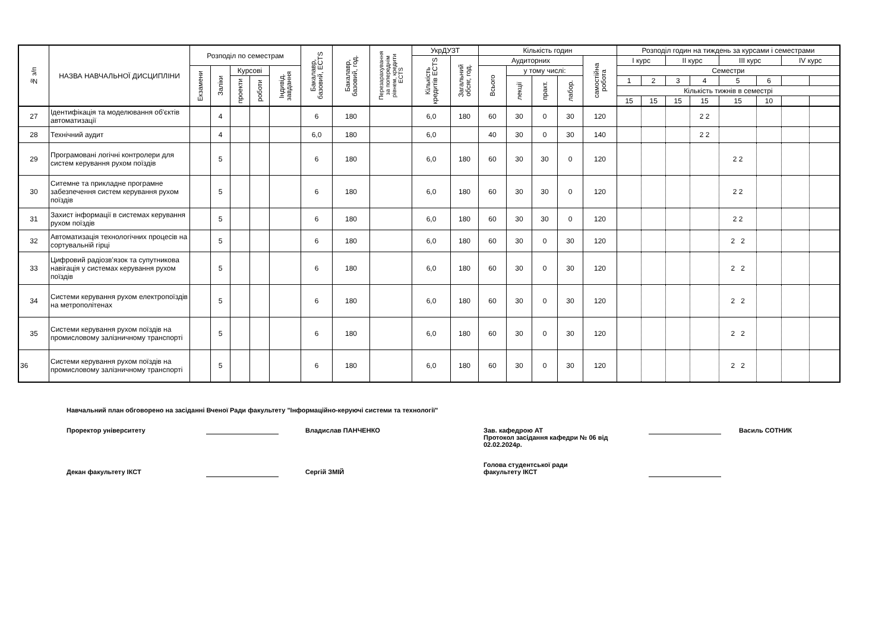| № з/п | НАЗВА НАВЧАЛЬНОЇ ДИСЦИПЛІНИ | Розподіл по семестрам | | | | | Бакалавр, базовий, ECTS | Бакалавр, базовий, год. | Перезарахування за попереднім рівнем, кредити ECTS | УкрДУЗТ | | Кількість годин | | | | | Розподіл годин на тиждень за курсами і семестрами | | | | | | | |
| --- | --- | --- | --- | --- | --- | --- | --- | --- | --- | --- | --- | --- | --- | --- | --- | --- | --- | --- | --- | --- | --- | --- | --- | --- |
| | | | | | | | | | | Кількість кредитів ECTS | Загальний обсяг, год. | Аудиторних | | | | самостійна робота | І курс | | ІІ курс | | ІІІ курс | | IV курс | |
| | | Екзамени | Заліки | Курсові | | Індивід. завдання | | | | | | Всього | у тому числі: | | | | Семестри | | | | | | | |
| | | | | проекти | роботи | | | | | | | | лекції | практ. | лабор. | | 1 | 2 | 3 | 4 | 5 | 6 | | |
| | | | | | | | | | | | | | | | | | Кількість тижнів в семестрі | | | | | | | |
| | | | | | | | | | | | | | | | | | 15 | 15 | 15 | 15 | 15 | 10 | | |
| 27 | Ідентифікація та моделювання об'єктів автоматизації | | 4 | | | | 6 | 180 | | 6,0 | 180 | 60 | 30 | 0 | 30 | 120 | | | | 2 2 | | | | |
| 28 | Технічний аудит | | 4 | | | | 6,0 | 180 | | 6,0 | | 40 | 30 | 0 | 30 | 140 | | | | 2 2 | | | | |
| 29 | Програмовані логічні контролери для систем керування рухом поїздів | | 5 | | | | 6 | 180 | | 6,0 | 180 | 60 | 30 | 30 | 0 | 120 | | | | | 2 2 | | | |
| 30 | Ситемне та прикладне програмне забезпечення систем керування рухом поїздів | | 5 | | | | 6 | 180 | | 6,0 | 180 | 60 | 30 | 30 | 0 | 120 | | | | | 2 2 | | | |
| 31 | Захист інформації в системах керування рухом поїздів | | 5 | | | | 6 | 180 | | 6,0 | 180 | 60 | 30 | 30 | 0 | 120 | | | | | 2 2 | | | |
| 32 | Автоматизація технологічних процесів на сортувальній гірці | | 5 | | | | 6 | 180 | | 6,0 | 180 | 60 | 30 | 0 | 30 | 120 | | | | | 2 2 | | | |
| 33 | Цифровий радіозв’язок та супутникова навігація у системах керування рухом поїздів | | 5 | | | | 6 | 180 | | 6,0 | 180 | 60 | 30 | 0 | 30 | 120 | | | | | 2 2 | | | |
| 34 | Системи керування рухом електропоїздів на метрополітенах | | 5 | | | | 6 | 180 | | 6,0 | 180 | 60 | 30 | 0 | 30 | 120 | | | | | 2 2 | | | |
| 35 | Системи керування рухом поїздів на промисловому залізничному транспорті | | 5 | | | | 6 | 180 | | 6,0 | 180 | 60 | 30 | 0 | 30 | 120 | | | | | 2 2 | | | |
| 36 | Системи керування рухом поїздів на промисловому залізничному транспорті | | 5 | | | | 6 | 180 | | 6,0 | 180 | 60 | 30 | 0 | 30 | 120 | | | | | 2 2 | | | |
Навчальний план обговорено на засіданні Вченої Ради факультету "Інформаційно-керуючі системи та технології"
Проректор університету Владислав ПАНЧЕНКО Зав. кафедрою АТ
Протокол засідання кафедри № 06 від 02.02.2024р. Василь СОТНИК
Декан факультету ІКСТ
Сергій ЗМІЙ Голова студентської ради
факультету ІКСТ